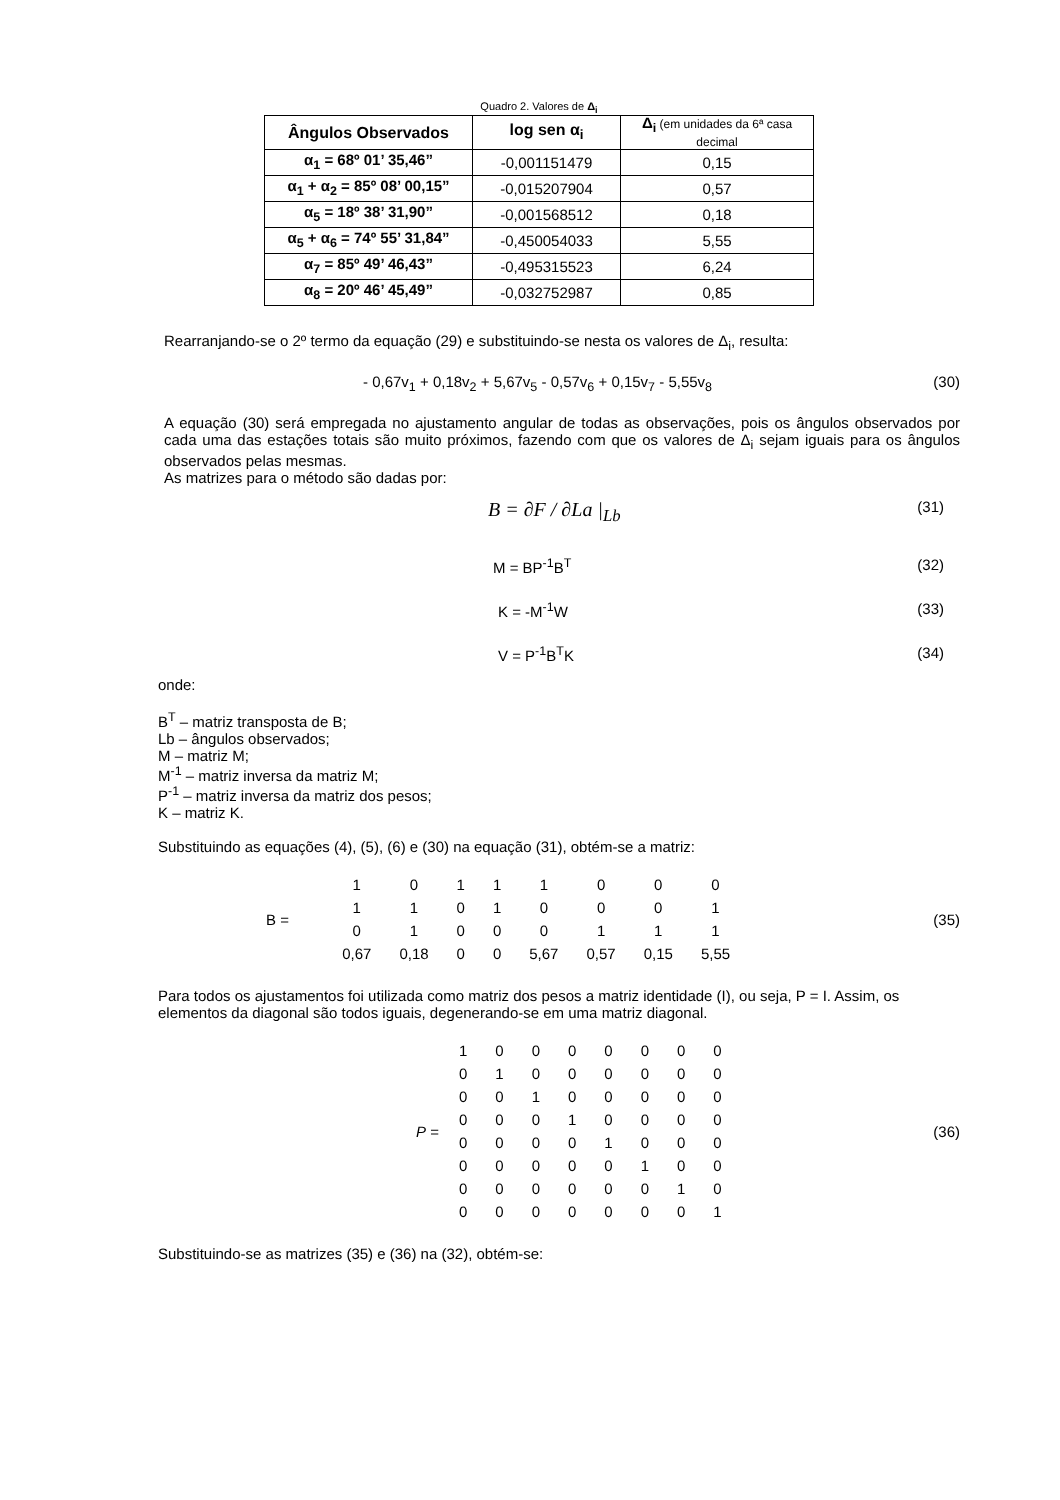Quadro 2. Valores de Δ<sub>i</sub>
| Ângulos Observados | log sen α<sub>i</sub> | Δ<sub>i</sub> (em unidades da 6ª casa decimal |
| α<sub>1</sub> = 68º 01’ 35,46” | -0,001151479 | 0,15 |
| α<sub>1</sub> + α<sub>2</sub> = 85º 08’ 00,15” | -0,015207904 | 0,57 |
| α<sub>5</sub> = 18º 38’ 31,90” | -0,001568512 | 0,18 |
| α<sub>5</sub> + α<sub>6</sub> = 74º 55’ 31,84” | -0,450054033 | 5,55 |
| α<sub>7</sub> = 85º 49’ 46,43” | -0,495315523 | 6,24 |
| α<sub>8</sub> = 20º 46’ 45,49” | -0,032752987 | 0,85 |
Rearranjando-se o 2º termo da equação (29) e substituindo-se nesta os valores de Δ<sub>i</sub>, resulta:
- 0,67v<sub>1</sub> + 0,18v<sub>2</sub> + 5,67v<sub>5</sub> - 0,57v<sub>6</sub> + 0,15v<sub>7</sub> - 5,55v<sub>8</sub> (30)
A equação (30) será empregada no ajustamento angular de todas as observações, pois os ângulos observados por cada uma das estações totais são muito próximos, fazendo com que os valores de Δ<sub>i</sub> sejam iguais para os ângulos observados pelas mesmas.
As matrizes para o método são dadas por:
B = ∂F / ∂La |<sub>Lb</sub> (31)
M = BP<sup>-1</sup>B<sup>T</sup> (32)
K = -M<sup>-1</sup>W (33)
V = P<sup>-1</sup>B<sup>T</sup>K (34)
onde:
B<sup>T</sup> – matriz transposta de B;
Lb – ângulos observados;
M – matriz M;
M<sup>-1</sup> – matriz inversa da matriz M;
P<sup>-1</sup> – matriz inversa da matriz dos pesos;
K – matriz K.
Substituindo as equações (4), (5), (6) e (30) na equação (31), obtém-se a matriz:
B =
| 1 | 0 | 1 | 1 | 1 | 0 | 0 | 0 |
| 1 | 1 | 0 | 1 | 0 | 0 | 0 | 1 |
| 0 | 1 | 0 | 0 | 0 | 1 | 1 | 1 |
| 0,67 | 0,18 | 0 | 0 | 5,67 | 0,57 | 0,15 | 5,55 |
(35)
Para todos os ajustamentos foi utilizada como matriz dos pesos a matriz identidade (I), ou seja, P = I. Assim, os elementos da diagonal são todos iguais, degenerando-se em uma matriz diagonal.
P =
| 1 | 0 | 0 | 0 | 0 | 0 | 0 | 0 |
| 0 | 1 | 0 | 0 | 0 | 0 | 0 | 0 |
| 0 | 0 | 1 | 0 | 0 | 0 | 0 | 0 |
| 0 | 0 | 0 | 1 | 0 | 0 | 0 | 0 |
| 0 | 0 | 0 | 0 | 1 | 0 | 0 | 0 |
| 0 | 0 | 0 | 0 | 0 | 1 | 0 | 0 |
| 0 | 0 | 0 | 0 | 0 | 0 | 1 | 0 |
| 0 | 0 | 0 | 0 | 0 | 0 | 0 | 1 |
(36)
Substituindo-se as matrizes (35) e (36) na (32), obtém-se: